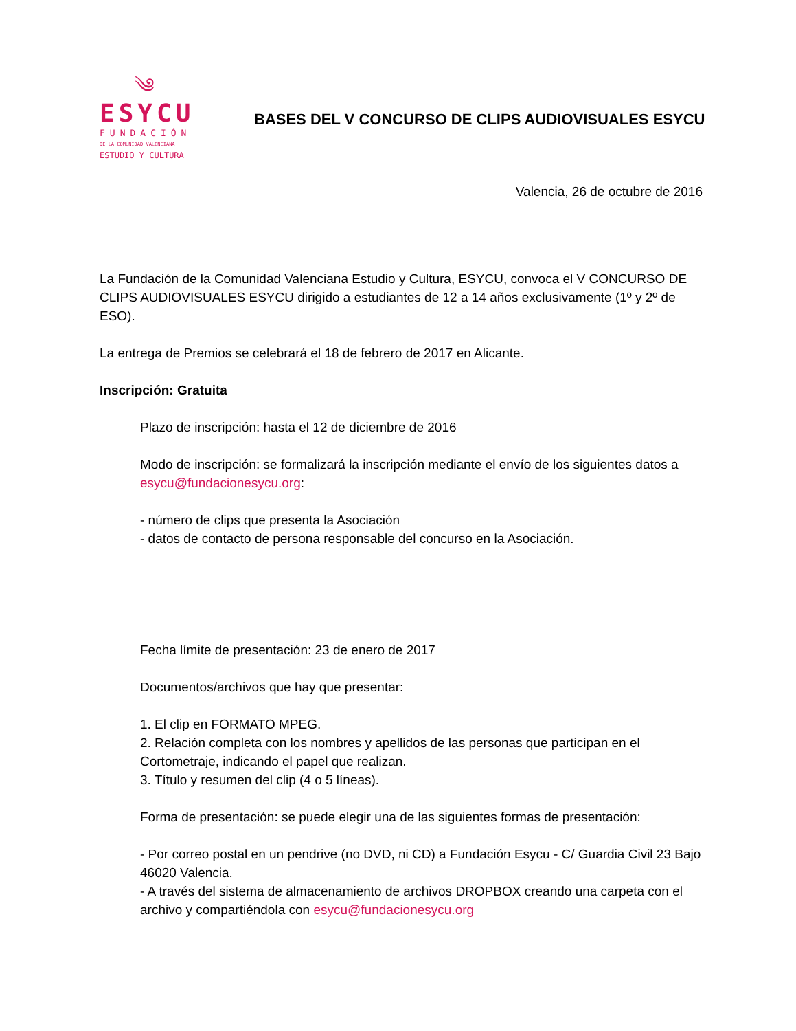༄
ESYCU
FUNDACIÓN
DE LA COMUNIDAD VALENCIANA
ESTUDIO Y CULTURA
BASES DEL V CONCURSO DE CLIPS AUDIOVISUALES ESYCU
Valencia, 26 de octubre de 2016
La Fundación de la Comunidad Valenciana Estudio y Cultura, ESYCU, convoca el V CONCURSO DE CLIPS AUDIOVISUALES ESYCU dirigido a estudiantes de 12 a 14 años exclusivamente (1º y 2º de ESO).
La entrega de Premios se celebrará el 18 de febrero de 2017 en Alicante.
Inscripción: Gratuita
Plazo de inscripción: hasta el 12 de diciembre de 2016
Modo de inscripción: se formalizará la inscripción mediante el envío de los siguientes datos a esycu@fundacionesycu.org:
- número de clips que presenta la Asociación
- datos de contacto de persona responsable del concurso en la Asociación.
Fecha límite de presentación: 23 de enero de 2017
Documentos/archivos que hay que presentar:
1. El clip en FORMATO MPEG.
2. Relación completa con los nombres y apellidos de las personas que participan en el Cortometraje, indicando el papel que realizan.
3. Título y resumen del clip (4 o 5 líneas).
Forma de presentación: se puede elegir una de las siguientes formas de presentación:
- Por correo postal en un pendrive (no DVD, ni CD) a Fundación Esycu - C/ Guardia Civil 23 Bajo 46020 Valencia.
- A través del sistema de almacenamiento de archivos DROPBOX creando una carpeta con el archivo y compartiéndola con esycu@fundacionesycu.org